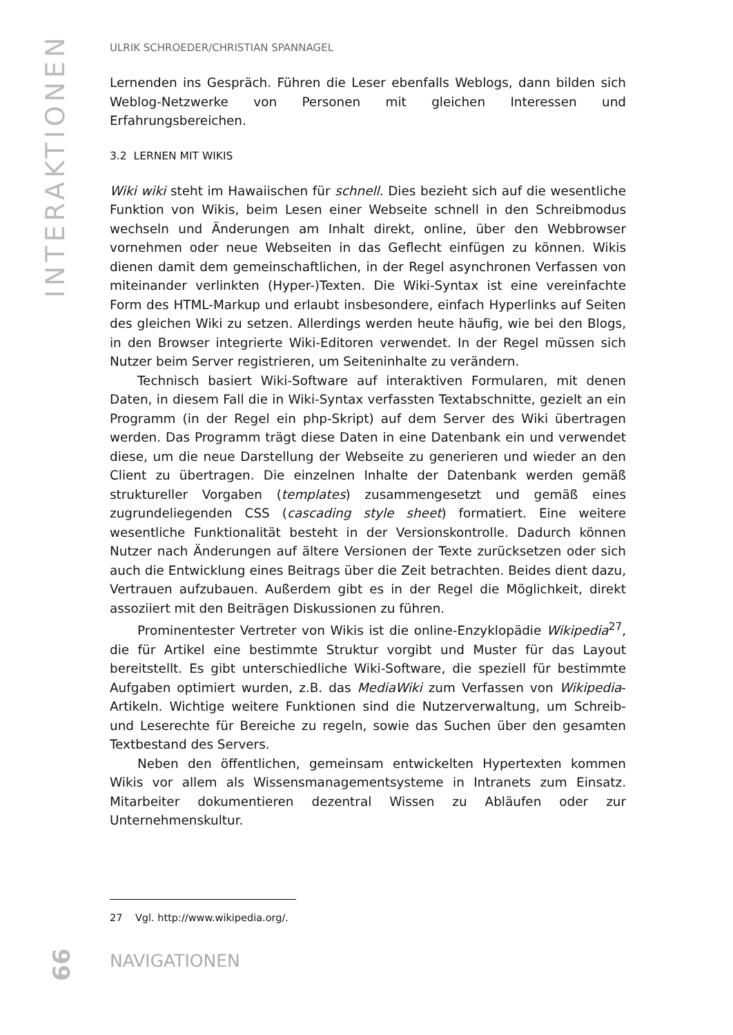INTERAKTIONEN
ULRIK SCHROEDER/CHRISTIAN SPANNAGEL
Lernenden ins Gespräch. Führen die Leser ebenfalls Weblogs, dann bilden sich Weblog-Netzwerke von Personen mit gleichen Interessen und Erfahrungsbereichen.
3.2 LERNEN MIT WIKIS
Wiki wiki steht im Hawaiischen für schnell. Dies bezieht sich auf die wesentliche Funktion von Wikis, beim Lesen einer Webseite schnell in den Schreibmodus wechseln und Änderungen am Inhalt direkt, online, über den Webbrowser vornehmen oder neue Webseiten in das Geflecht einfügen zu können. Wikis dienen damit dem gemeinschaftlichen, in der Regel asynchronen Verfassen von miteinander verlinkten (Hyper-)Texten. Die Wiki-Syntax ist eine vereinfachte Form des HTML-Markup und erlaubt insbesondere, einfach Hyperlinks auf Seiten des gleichen Wiki zu setzen. Allerdings werden heute häufig, wie bei den Blogs, in den Browser integrierte Wiki-Editoren verwendet. In der Regel müssen sich Nutzer beim Server registrieren, um Seiteninhalte zu verändern.
Technisch basiert Wiki-Software auf interaktiven Formularen, mit denen Daten, in diesem Fall die in Wiki-Syntax verfassten Textabschnitte, gezielt an ein Programm (in der Regel ein php-Skript) auf dem Server des Wiki übertragen werden. Das Programm trägt diese Daten in eine Datenbank ein und verwendet diese, um die neue Darstellung der Webseite zu generieren und wieder an den Client zu übertragen. Die einzelnen Inhalte der Datenbank werden gemäß struktureller Vorgaben (templates) zusammengesetzt und gemäß eines zugrundeliegenden CSS (cascading style sheet) formatiert. Eine weitere wesentliche Funktionalität besteht in der Versionskontrolle. Dadurch können Nutzer nach Änderungen auf ältere Versionen der Texte zurücksetzen oder sich auch die Entwicklung eines Beitrags über die Zeit betrachten. Beides dient dazu, Vertrauen aufzubauen. Außerdem gibt es in der Regel die Möglichkeit, direkt assoziiert mit den Beiträgen Diskussionen zu führen.
Prominentester Vertreter von Wikis ist die online-Enzyklopädie Wikipedia<sup>27</sup>, die für Artikel eine bestimmte Struktur vorgibt und Muster für das Layout bereitstellt. Es gibt unterschiedliche Wiki-Software, die speziell für bestimmte Aufgaben optimiert wurden, z.B. das MediaWiki zum Verfassen von Wikipedia-Artikeln. Wichtige weitere Funktionen sind die Nutzerverwaltung, um Schreib- und Leserechte für Bereiche zu regeln, sowie das Suchen über den gesamten Textbestand des Servers.
Neben den öffentlichen, gemeinsam entwickelten Hypertexten kommen Wikis vor allem als Wissensmanagementsysteme in Intranets zum Einsatz. Mitarbeiter dokumentieren dezentral Wissen zu Abläufen oder zur Unternehmenskultur.
27 Vgl. http://www.wikipedia.org/.
66 NAVIGATIONEN